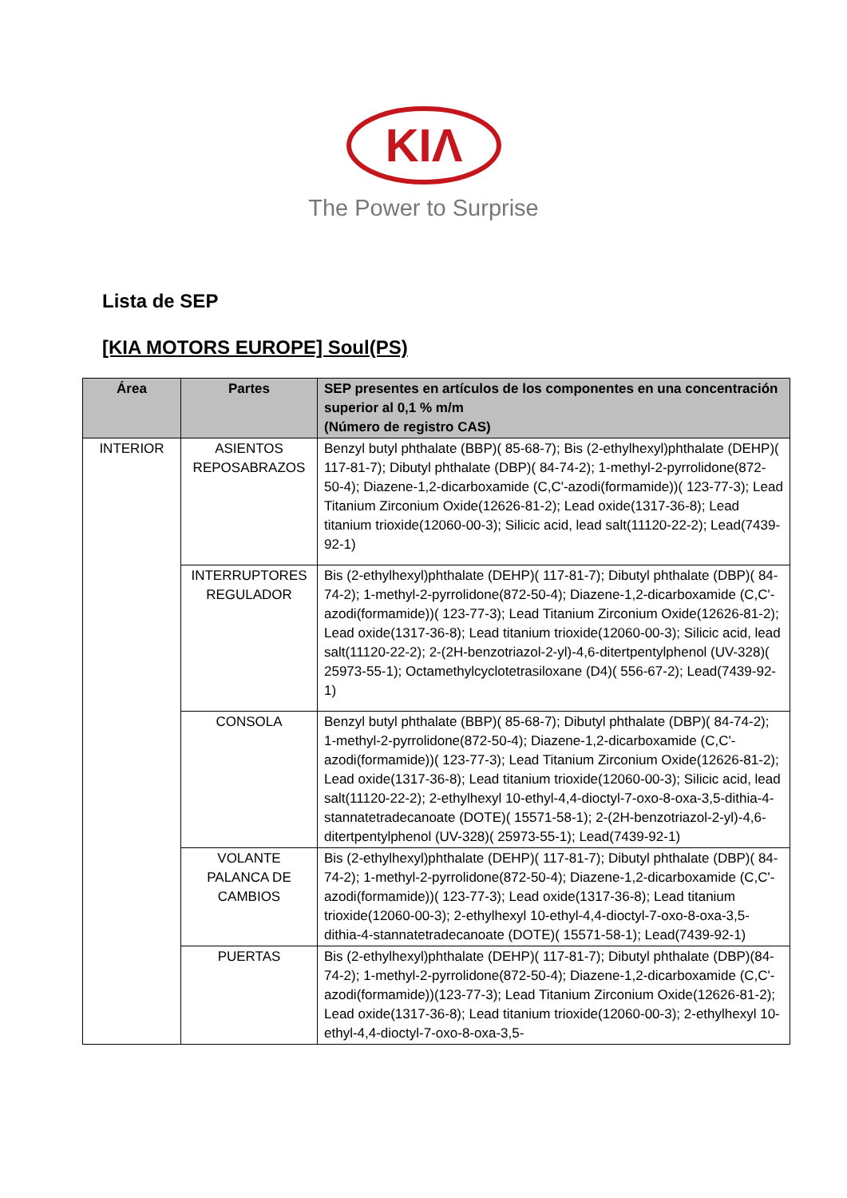KIΛ
The Power to Surprise
Lista de SEP
[KIA MOTORS EUROPE] Soul(PS)
| Área | Partes | SEP presentes en artículos de los componentes en una concentración superior al 0,1 % m/m (Número de registro CAS) |
| --- | --- | --- |
| INTERIOR | ASIENTOS REPOSABRAZOS | Benzyl butyl phthalate (BBP)( 85-68-7); Bis (2-ethylhexyl)phthalate (DEHP)( 117-81-7); Dibutyl phthalate (DBP)( 84-74-2); 1-methyl-2-pyrrolidone(872-50-4); Diazene-1,2-dicarboxamide (C,C'-azodi(formamide))( 123-77-3); Lead Titanium Zirconium Oxide(12626-81-2); Lead oxide(1317-36-8); Lead titanium trioxide(12060-00-3); Silicic acid, lead salt(11120-22-2); Lead(7439-92-1) |
| | INTERRUPTORES REGULADOR | Bis (2-ethylhexyl)phthalate (DEHP)( 117-81-7); Dibutyl phthalate (DBP)( 84-74-2); 1-methyl-2-pyrrolidone(872-50-4); Diazene-1,2-dicarboxamide (C,C'-azodi(formamide))( 123-77-3); Lead Titanium Zirconium Oxide(12626-81-2); Lead oxide(1317-36-8); Lead titanium trioxide(12060-00-3); Silicic acid, lead salt(11120-22-2); 2-(2H-benzotriazol-2-yl)-4,6-ditertpentylphenol (UV-328)( 25973-55-1); Octamethylcyclotetrasiloxane (D4)( 556-67-2); Lead(7439-92-1) |
| | CONSOLA | Benzyl butyl phthalate (BBP)( 85-68-7); Dibutyl phthalate (DBP)( 84-74-2); 1-methyl-2-pyrrolidone(872-50-4); Diazene-1,2-dicarboxamide (C,C'-azodi(formamide))( 123-77-3); Lead Titanium Zirconium Oxide(12626-81-2); Lead oxide(1317-36-8); Lead titanium trioxide(12060-00-3); Silicic acid, lead salt(11120-22-2); 2-ethylhexyl 10-ethyl-4,4-dioctyl-7-oxo-8-oxa-3,5-dithia-4-stannatetradecanoate (DOTE)( 15571-58-1); 2-(2H-benzotriazol-2-yl)-4,6-ditertpentylphenol (UV-328)( 25973-55-1); Lead(7439-92-1) |
| | VOLANTE PALANCA DE CAMBIOS | Bis (2-ethylhexyl)phthalate (DEHP)( 117-81-7); Dibutyl phthalate (DBP)( 84-74-2); 1-methyl-2-pyrrolidone(872-50-4); Diazene-1,2-dicarboxamide (C,C'-azodi(formamide))( 123-77-3); Lead oxide(1317-36-8); Lead titanium trioxide(12060-00-3); 2-ethylhexyl 10-ethyl-4,4-dioctyl-7-oxo-8-oxa-3,5-dithia-4-stannatetradecanoate (DOTE)( 15571-58-1); Lead(7439-92-1) |
| | PUERTAS | Bis (2-ethylhexyl)phthalate (DEHP)( 117-81-7); Dibutyl phthalate (DBP)(84-74-2); 1-methyl-2-pyrrolidone(872-50-4); Diazene-1,2-dicarboxamide (C,C'-azodi(formamide))(123-77-3); Lead Titanium Zirconium Oxide(12626-81-2); Lead oxide(1317-36-8); Lead titanium trioxide(12060-00-3); 2-ethylhexyl 10-ethyl-4,4-dioctyl-7-oxo-8-oxa-3,5- |